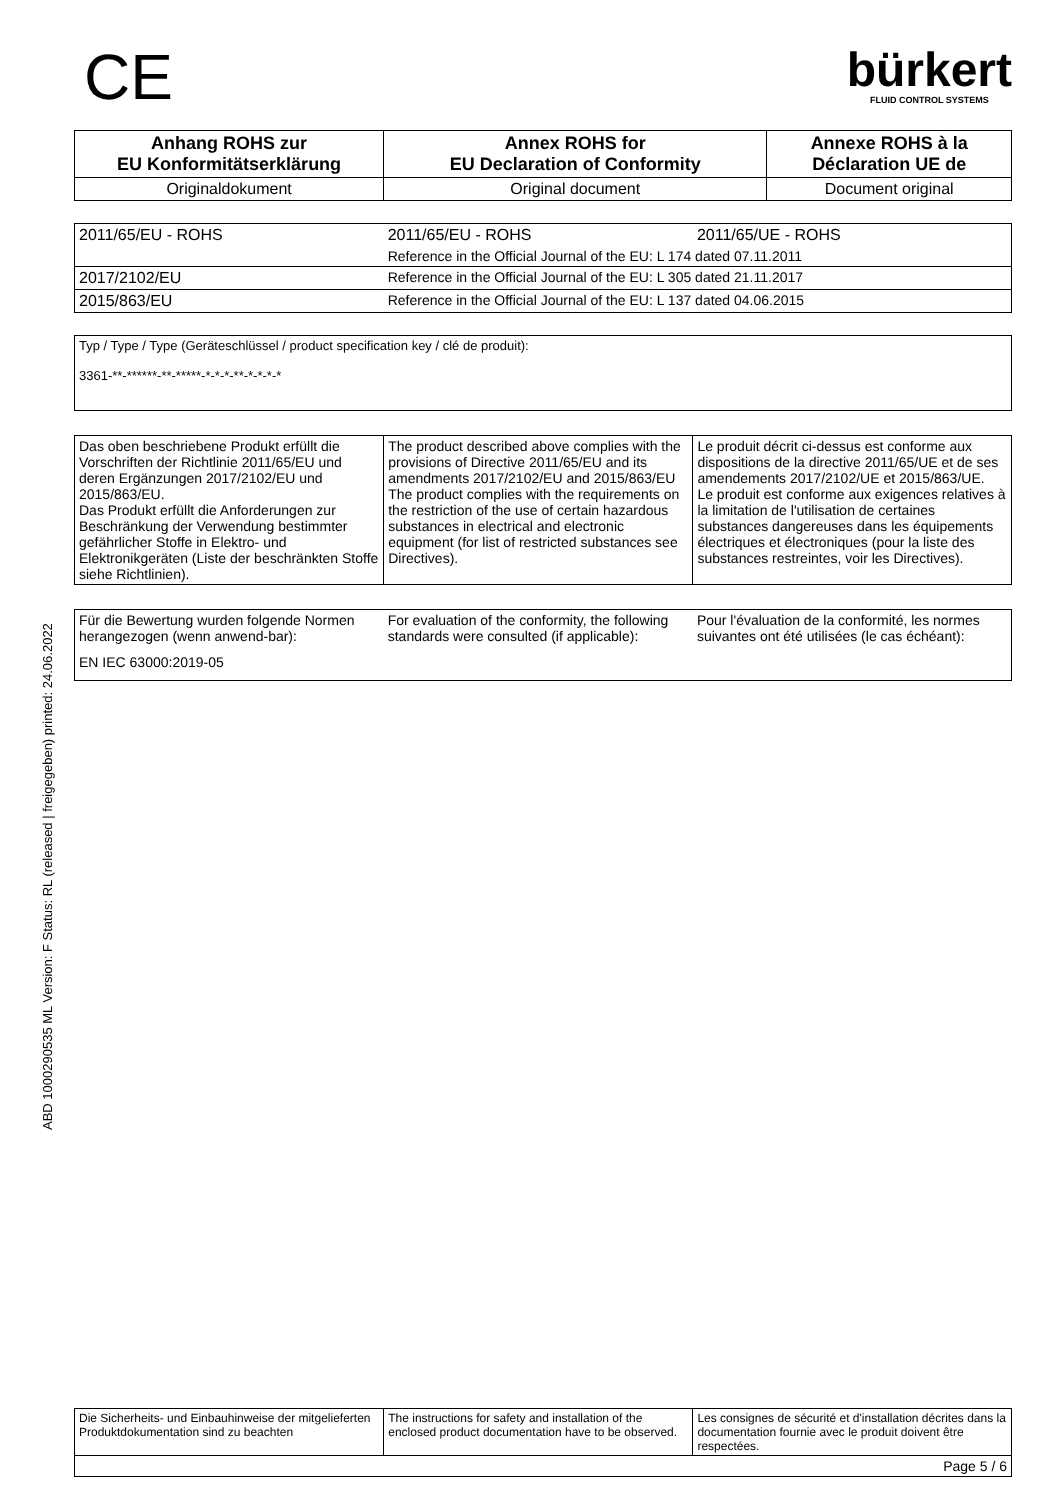ABD 1000290535 ML Version: F Status: RL (released | freigegeben) printed: 24.06.2022
CE
bürkert
FLUID CONTROL SYSTEMS
| Anhang ROHS zur EU Konformitätserklärung | Annex ROHS for EU Declaration of Conformity | Annexe ROHS à la Déclaration UE de |
| Originaldokument | Original document | Document original |
| 2011/65/EU - ROHS | 2011/65/EU - ROHS | 2011/65/UE - ROHS |
| | Reference in the Official Journal of the EU: L 174 dated 07.11.2011 | |
| 2017/2102/EU | Reference in the Official Journal of the EU: L 305 dated 21.11.2017 | |
| 2015/863/EU | Reference in the Official Journal of the EU: L 137 dated 04.06.2015 | |
Typ / Type / Type (Geräteschlüssel / product specification key / clé de produit):
3361-**-******-**-*****-*-*-*-**-*-*-*-*
| Das oben beschriebene Produkt erfüllt die Vorschriften der Richtlinie 2011/65/EU und deren Ergänzungen 2017/2102/EU und 2015/863/EU. Das Produkt erfüllt die Anforderungen zur Beschränkung der Verwendung bestimmter gefährlicher Stoffe in Elektro- und Elektronikgeräten (Liste der beschränkten Stoffe siehe Richtlinien). | The product described above complies with the provisions of Directive 2011/65/EU and its amendments 2017/2102/EU and 2015/863/EU The product complies with the requirements on the restriction of the use of certain hazardous substances in electrical and electronic equipment (for list of restricted substances see Directives). | Le produit décrit ci-dessus est conforme aux dispositions de la directive 2011/65/UE et de ses amendements 2017/2102/UE et 2015/863/UE. Le produit est conforme aux exigences relatives à la limitation de l'utilisation de certaines substances dangereuses dans les équipements électriques et électroniques (pour la liste des substances restreintes, voir les Directives). |
| Für die Bewertung wurden folgende Normen herangezogen (wenn anwend-bar): | For evaluation of the conformity, the following standards were consulted (if applicable): | Pour l'évaluation de la conformité, les normes suivantes ont été utilisées (le cas échéant): |
| EN IEC 63000:2019-05 | | |
| Die Sicherheits- und Einbauhinweise der mitgelieferten Produktdokumentation sind zu beachten | The instructions for safety and installation of the enclosed product documentation have to be observed. | Les consignes de sécurité et d'installation décrites dans la documentation fournie avec le produit doivent être respectées. |
| Page 5 / 6 | | |